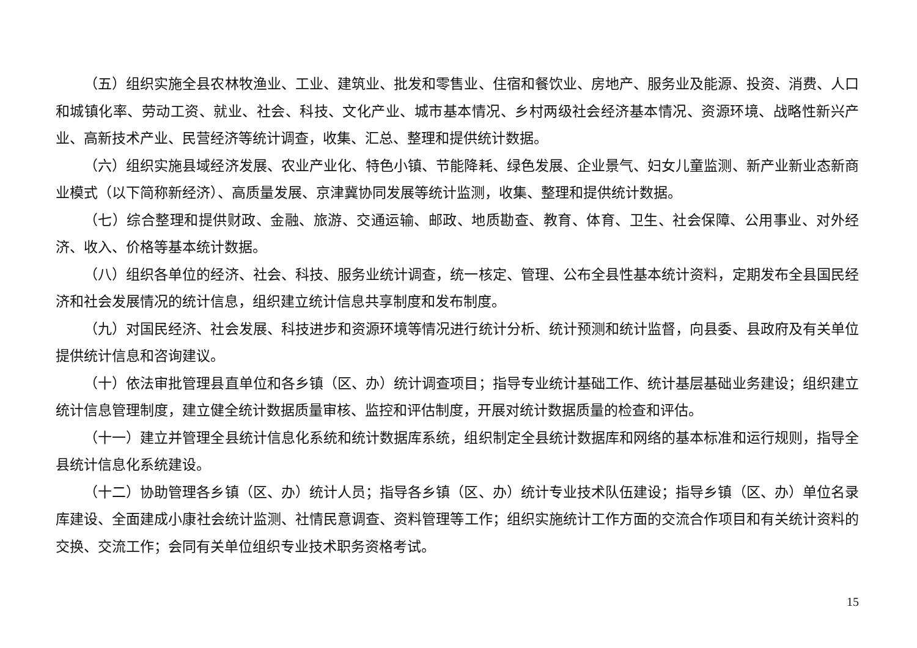（五）组织实施全县农林牧渔业、工业、建筑业、批发和零售业、住宿和餐饮业、房地产、服务业及能源、投资、消费、人口和城镇化率、劳动工资、就业、社会、科技、文化产业、城市基本情况、乡村两级社会经济基本情况、资源环境、战略性新兴产业、高新技术产业、民营经济等统计调查，收集、汇总、整理和提供统计数据。
（六）组织实施县域经济发展、农业产业化、特色小镇、节能降耗、绿色发展、企业景气、妇女儿童监测、新产业新业态新商业模式（以下简称新经济）、高质量发展、京津冀协同发展等统计监测，收集、整理和提供统计数据。
（七）综合整理和提供财政、金融、旅游、交通运输、邮政、地质勘查、教育、体育、卫生、社会保障、公用事业、对外经济、收入、价格等基本统计数据。
（八）组织各单位的经济、社会、科技、服务业统计调查，统一核定、管理、公布全县性基本统计资料，定期发布全县国民经济和社会发展情况的统计信息，组织建立统计信息共享制度和发布制度。
（九）对国民经济、社会发展、科技进步和资源环境等情况进行统计分析、统计预测和统计监督，向县委、县政府及有关单位提供统计信息和咨询建议。
（十）依法审批管理县直单位和各乡镇（区、办）统计调查项目；指导专业统计基础工作、统计基层基础业务建设；组织建立统计信息管理制度，建立健全统计数据质量审核、监控和评估制度，开展对统计数据质量的检查和评估。
（十一）建立并管理全县统计信息化系统和统计数据库系统，组织制定全县统计数据库和网络的基本标准和运行规则，指导全县统计信息化系统建设。
（十二）协助管理各乡镇（区、办）统计人员；指导各乡镇（区、办）统计专业技术队伍建设；指导乡镇（区、办）单位名录库建设、全面建成小康社会统计监测、社情民意调查、资料管理等工作；组织实施统计工作方面的交流合作项目和有关统计资料的交换、交流工作；会同有关单位组织专业技术职务资格考试。
15